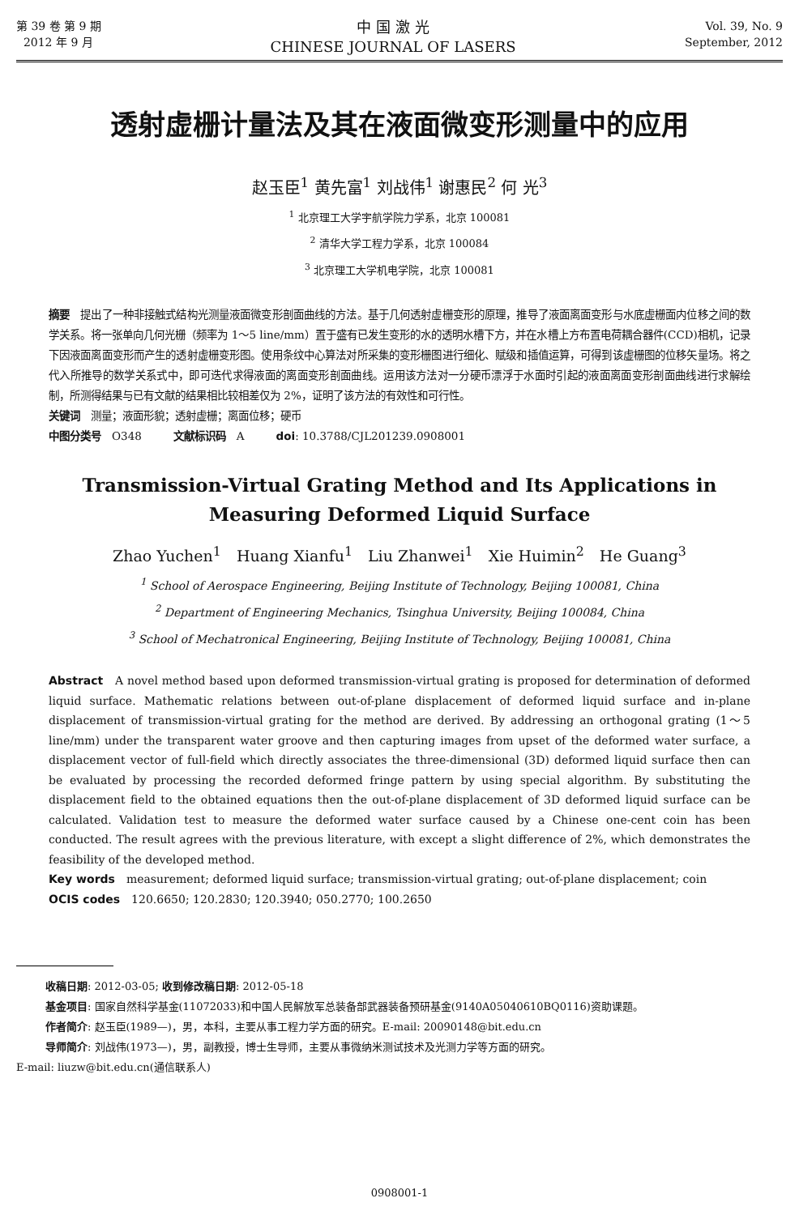第 39 卷 第 9 期
2012 年 9 月
中 国 激 光
CHINESE JOURNAL OF LASERS
Vol. 39, No. 9
September, 2012
透射虚栅计量法及其在液面微变形测量中的应用
赵玉臣<sup>1</sup> 黄先富<sup>1</sup> 刘战伟<sup>1</sup> 谢惠民<sup>2</sup> 何 光<sup>3</sup>
<sup>1</sup> 北京理工大学宇航学院力学系，北京 100081
<sup>2</sup> 清华大学工程力学系，北京 100084
<sup>3</sup> 北京理工大学机电学院，北京 100081
摘要　提出了一种非接触式结构光测量液面微变形剖面曲线的方法。基于几何透射虚栅变形的原理，推导了液面离面变形与水底虚栅面内位移之间的数学关系。将一张单向几何光栅（频率为 1～5 line/mm）置于盛有已发生变形的水的透明水槽下方，并在水槽上方布置电荷耦合器件(CCD)相机，记录下因液面离面变形而产生的透射虚栅变形图。使用条纹中心算法对所采集的变形栅图进行细化、赋级和插值运算，可得到该虚栅图的位移矢量场。将之代入所推导的数学关系式中，即可迭代求得液面的离面变形剖面曲线。运用该方法对一分硬币漂浮于水面时引起的液面离面变形剖面曲线进行求解绘制，所测得结果与已有文献的结果相比较相差仅为 2%，证明了该方法的有效性和可行性。
关键词　测量；液面形貌；透射虚栅；离面位移；硬币
中图分类号　O348　　　文献标识码　A　　　doi: 10.3788/CJL201239.0908001
Transmission-Virtual Grating Method and Its Applications in
Measuring Deformed Liquid Surface
Zhao Yuchen<sup>1</sup>　Huang Xianfu<sup>1</sup>　Liu Zhanwei<sup>1</sup>　Xie Huimin<sup>2</sup>　He Guang<sup>3</sup>
<sup>1</sup> School of Aerospace Engineering, Beijing Institute of Technology, Beijing 100081, China
<sup>2</sup> Department of Engineering Mechanics, Tsinghua University, Beijing 100084, China
<sup>3</sup> School of Mechatronical Engineering, Beijing Institute of Technology, Beijing 100081, China
Abstract　A novel method based upon deformed transmission-virtual grating is proposed for determination of deformed liquid surface. Mathematic relations between out-of-plane displacement of deformed liquid surface and in-plane displacement of transmission-virtual grating for the method are derived. By addressing an orthogonal grating (1～5 line/mm) under the transparent water groove and then capturing images from upset of the deformed water surface, a displacement vector of full-field which directly associates the three-dimensional (3D) deformed liquid surface then can be evaluated by processing the recorded deformed fringe pattern by using special algorithm. By substituting the displacement field to the obtained equations then the out-of-plane displacement of 3D deformed liquid surface can be calculated. Validation test to measure the deformed water surface caused by a Chinese one-cent coin has been conducted. The result agrees with the previous literature, with except a slight difference of 2%, which demonstrates the feasibility of the developed method.
Key words　measurement; deformed liquid surface; transmission-virtual grating; out-of-plane displacement; coin
OCIS codes　120.6650; 120.2830; 120.3940; 050.2770; 100.2650
收稿日期: 2012-03-05; 收到修改稿日期: 2012-05-18
基金项目: 国家自然科学基金(11072033)和中国人民解放军总装备部武器装备预研基金(9140A05040610BQ0116)资助课题。
作者简介: 赵玉臣(1989—)，男，本科，主要从事工程力学方面的研究。E-mail: 20090148@bit.edu.cn
导师简介: 刘战伟(1973—)，男，副教授，博士生导师，主要从事微纳米测试技术及光测力学等方面的研究。
E-mail: liuzw@bit.edu.cn(通信联系人)
0908001-1